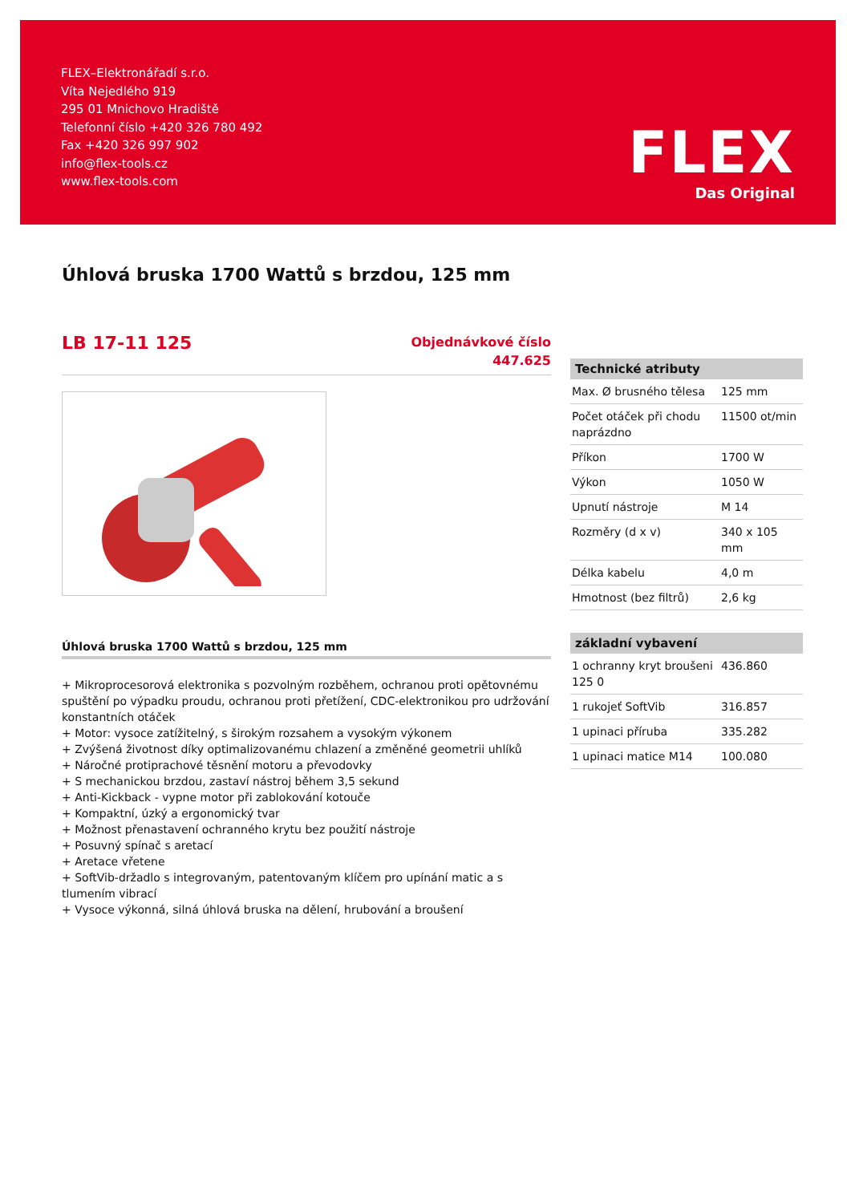FLEX–Elektronářadí s.r.o.
Víta Nejedlého 919
295 01 Mnichovo Hradiště
Telefonní číslo +420 326 780 492
Fax +420 326 997 902
info@flex-tools.cz
www.flex-tools.com
FLEX
Das Original
Úhlová bruska 1700 Wattů s brzdou, 125 mm
LB 17-11 125
Objednávkové číslo
447.625
Úhlová bruska 1700 Wattů s brzdou, 125 mm
+ Mikroprocesorová elektronika s pozvolným rozběhem, ochranou proti opětovnému spuštění po výpadku proudu, ochranou proti přetížení, CDC-elektronikou pro udržování konstantních otáček
+ Motor: vysoce zatížitelný, s širokým rozsahem a vysokým výkonem
+ Zvýšená životnost díky optimalizovanému chlazení a změněné geometrii uhlíků
+ Náročné protiprachové těsnění motoru a převodovky
+ S mechanickou brzdou, zastaví nástroj během 3,5 sekund
+ Anti-Kickback - vypne motor při zablokování kotouče
+ Kompaktní, úzký a ergonomický tvar
+ Možnost přenastavení ochranného krytu bez použití nástroje
+ Posuvný spínač s aretací
+ Aretace vřetene
+ SoftVib-držadlo s integrovaným, patentovaným klíčem pro upínání matic a s tlumením vibrací
+ Vysoce výkonná, silná úhlová bruska na dělení, hrubování a broušení
| Technické atributy | |
| --- | --- |
| Max. Ø brusného tělesa | 125 mm |
| Počet otáček při chodu naprázdno | 11500 ot/min |
| Příkon | 1700 W |
| Výkon | 1050 W |
| Upnutí nástroje | M 14 |
| Rozměry (d x v) | 340 x 105 mm |
| Délka kabelu | 4,0 m |
| Hmotnost (bez filtrů) | 2,6 kg |
| základní vybavení | |
| --- | --- |
| 1 ochranny kryt broušeni 125 0 | 436.860 |
| 1 rukojeť SoftVib | 316.857 |
| 1 upinaci příruba | 335.282 |
| 1 upinaci matice M14 | 100.080 |